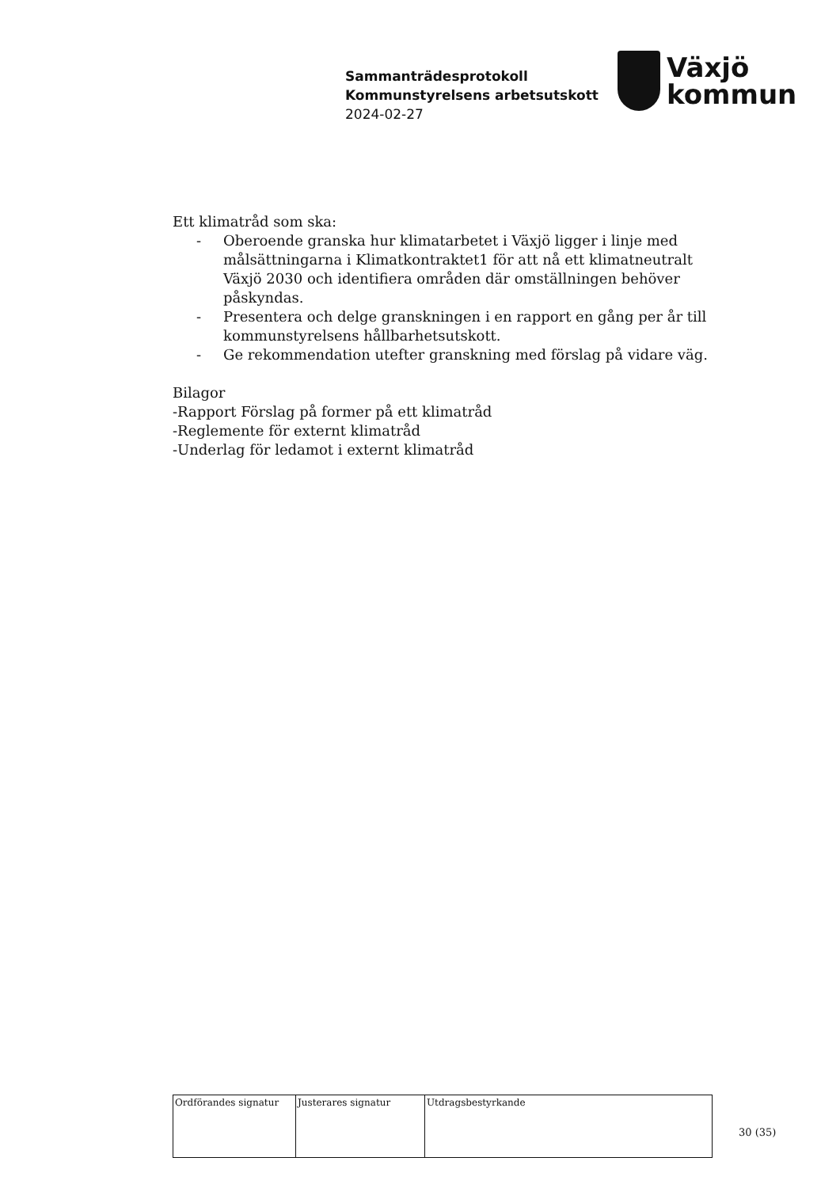Sammanträdesprotokoll
Kommunstyrelsens arbetsutskott
2024-02-27
Växjö
kommun
Ett klimatråd som ska:
- Oberoende granska hur klimatarbetet i Växjö ligger i linje med målsättningarna i Klimatkontraktet1 för att nå ett klimatneutralt Växjö 2030 och identifiera områden där omställningen behöver påskyndas.
- Presentera och delge granskningen i en rapport en gång per år till kommunstyrelsens hållbarhetsutskott.
- Ge rekommendation utefter granskning med förslag på vidare väg.
Bilagor
-Rapport Förslag på former på ett klimatråd
-Reglemente för externt klimatråd
-Underlag för ledamot i externt klimatråd
| Ordförandes signatur | Justerares signatur | Utdragsbestyrkande |
30 (35)